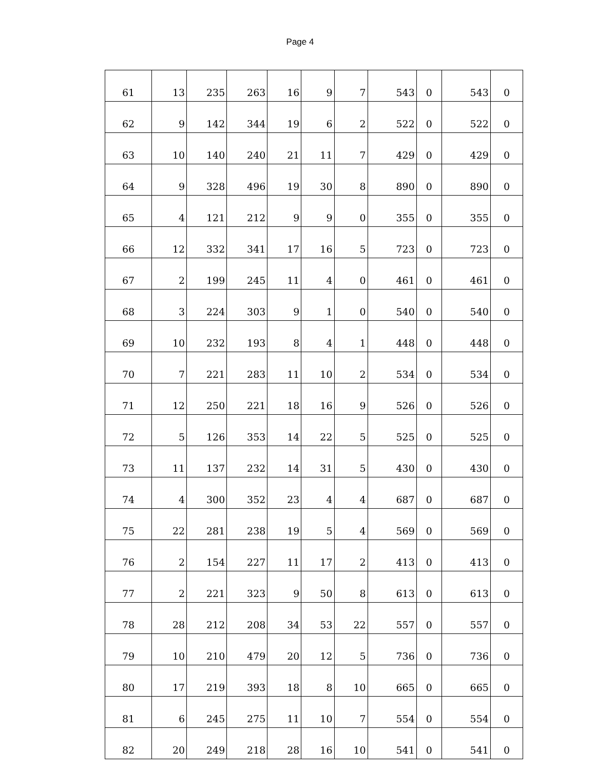Page 4
| 61 | 13 | 235 | 263 | 16 | 9 | 7 | 543 | 0 | 543 | 0 |
| 62 | 9 | 142 | 344 | 19 | 6 | 2 | 522 | 0 | 522 | 0 |
| 63 | 10 | 140 | 240 | 21 | 11 | 7 | 429 | 0 | 429 | 0 |
| 64 | 9 | 328 | 496 | 19 | 30 | 8 | 890 | 0 | 890 | 0 |
| 65 | 4 | 121 | 212 | 9 | 9 | 0 | 355 | 0 | 355 | 0 |
| 66 | 12 | 332 | 341 | 17 | 16 | 5 | 723 | 0 | 723 | 0 |
| 67 | 2 | 199 | 245 | 11 | 4 | 0 | 461 | 0 | 461 | 0 |
| 68 | 3 | 224 | 303 | 9 | 1 | 0 | 540 | 0 | 540 | 0 |
| 69 | 10 | 232 | 193 | 8 | 4 | 1 | 448 | 0 | 448 | 0 |
| 70 | 7 | 221 | 283 | 11 | 10 | 2 | 534 | 0 | 534 | 0 |
| 71 | 12 | 250 | 221 | 18 | 16 | 9 | 526 | 0 | 526 | 0 |
| 72 | 5 | 126 | 353 | 14 | 22 | 5 | 525 | 0 | 525 | 0 |
| 73 | 11 | 137 | 232 | 14 | 31 | 5 | 430 | 0 | 430 | 0 |
| 74 | 4 | 300 | 352 | 23 | 4 | 4 | 687 | 0 | 687 | 0 |
| 75 | 22 | 281 | 238 | 19 | 5 | 4 | 569 | 0 | 569 | 0 |
| 76 | 2 | 154 | 227 | 11 | 17 | 2 | 413 | 0 | 413 | 0 |
| 77 | 2 | 221 | 323 | 9 | 50 | 8 | 613 | 0 | 613 | 0 |
| 78 | 28 | 212 | 208 | 34 | 53 | 22 | 557 | 0 | 557 | 0 |
| 79 | 10 | 210 | 479 | 20 | 12 | 5 | 736 | 0 | 736 | 0 |
| 80 | 17 | 219 | 393 | 18 | 8 | 10 | 665 | 0 | 665 | 0 |
| 81 | 6 | 245 | 275 | 11 | 10 | 7 | 554 | 0 | 554 | 0 |
| 82 | 20 | 249 | 218 | 28 | 16 | 10 | 541 | 0 | 541 | 0 |